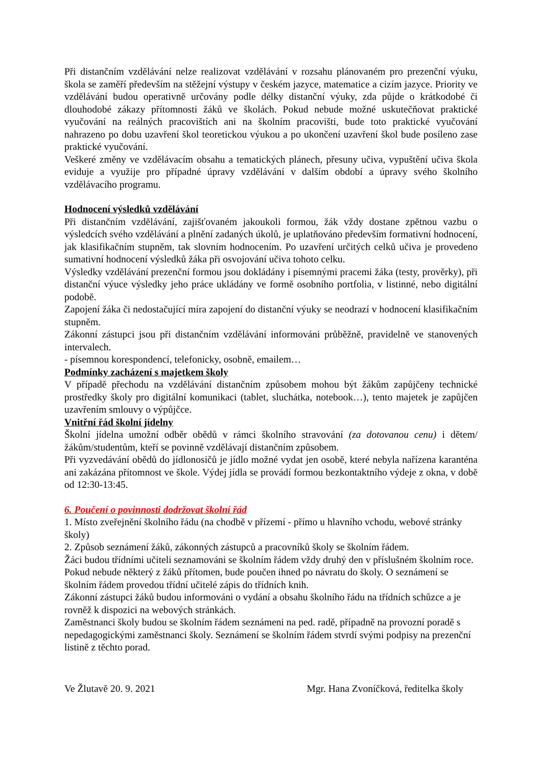Při distančním vzdělávání nelze realizovat vzdělávání v rozsahu plánovaném pro prezenční výuku, škola se zaměří především na stěžejní výstupy v českém jazyce, matematice a cizím jazyce. Priority ve vzdělávání budou operativně určovány podle délky distanční výuky, zda půjde o krátkodobé či dlouhodobé zákazy přítomnosti žáků ve školách. Pokud nebude možné uskutečňovat praktické vyučování na reálných pracovištích ani na školním pracovišti, bude toto praktické vyučování nahrazeno po dobu uzavření škol teoretickou výukou a po ukončení uzavření škol bude posíleno zase praktické vyučování.
Veškeré změny ve vzdělávacím obsahu a tematických plánech, přesuny učiva, vypuštění učiva škola eviduje a využije pro případné úpravy vzdělávání v dalším období a úpravy svého školního vzdělávacího programu.
Hodnocení výsledků vzdělávání
Při distančním vzdělávání, zajišťovaném jakoukoli formou, žák vždy dostane zpětnou vazbu o výsledcích svého vzdělávání a plnění zadaných úkolů, je uplatňováno především formativní hodnocení, jak klasifikačním stupněm, tak slovním hodnocením. Po uzavření určitých celků učiva je provedeno sumativní hodnocení výsledků žáka při osvojování učiva tohoto celku.
Výsledky vzdělávání prezenční formou jsou dokládány i písemnými pracemi žáka (testy, prověrky), při distanční výuce výsledky jeho práce ukládány ve formě osobního portfolia, v listinné, nebo digitální podobě.
Zapojení žáka či nedostačující míra zapojení do distanční výuky se neodrazí v hodnocení klasifikačním stupněm.
Zákonní zástupci jsou při distančním vzdělávání informováni průběžně, pravidelně ve stanovených intervalech.
- písemnou korespondencí, telefonicky, osobně, emailem…
Podmínky zacházení s majetkem školy
V případě přechodu na vzdělávání distančním způsobem mohou být žákům zapůjčeny technické prostředky školy pro digitální komunikaci (tablet, sluchátka, notebook…), tento majetek je zapůjčen uzavřením smlouvy o výpůjčce.
Vnitřní řád školní jídelny
Školní jídelna umožní odběr obědů v rámci školního stravování (za dotovanou cenu) i dětem/žákům/studentům, kteří se povinně vzdělávají distančním způsobem.
Při vyzvedávání obědů do jídlonosičů je jídlo možné vydat jen osobě, které nebyla nařízena karanténa ani zakázána přítomnost ve škole. Výdej jídla se provádí formou bezkontaktního výdeje z okna, v době od 12:30-13:45.
6. Poučení o povinnosti dodržovat školní řád
1. Místo zveřejnění školního řádu (na chodbě v přízemí - přímo u hlavního vchodu, webové stránky školy)
2. Způsob seznámení žáků, zákonných zástupců a pracovníků školy se školním řádem.
Žáci budou třídními učiteli seznamováni se školním řádem vždy druhý den v příslušném školním roce. Pokud nebude některý z žáků přítomen, bude poučen ihned po návratu do školy. O seznámení se školním řádem provedou třídní učitelé zápis do třídních knih.
Zákonní zástupci žáků budou informováni o vydání a obsahu školního řádu na třídních schůzce a je rovněž k dispozici na webových stránkách.
Zaměstnanci školy budou se školním řádem seznámeni na ped. radě, případně na provozní poradě s nepedagogickými zaměstnanci školy. Seznámení se školním řádem stvrdí svými podpisy na prezenční listině z těchto porad.
Ve Žlutavě 20. 9. 2021 Mgr. Hana Zvoníčková, ředitelka školy